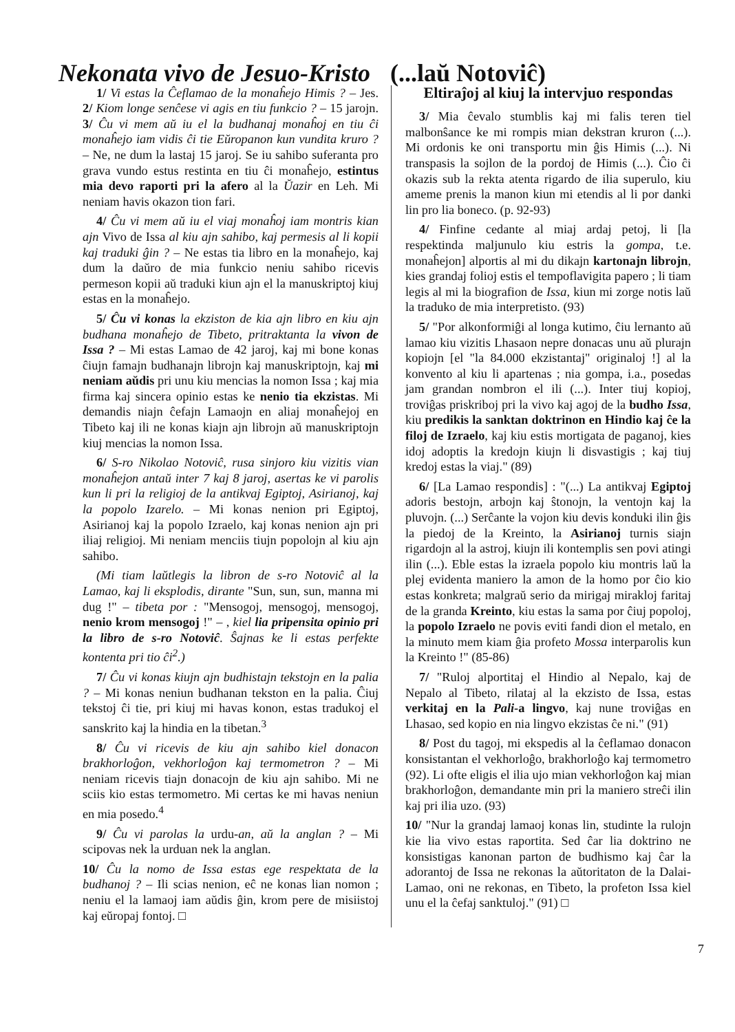Nekonata vivo de Jesuo-Kristo (...laŭ Notoviĉ)
1/ Vi estas la Ĉeflamao de la monaĥejo Himis ? – Jes. 2/ Kiom longe senĉese vi agis en tiu funkcio ? – 15 jarojn. 3/ Ĉu vi mem aŭ iu el la budhanaj monaĥoj en tiu ĉi monaĥejo iam vidis ĉi tie Eŭropanon kun vundita kruro ? – Ne, ne dum la lastaj 15 jaroj. Se iu sahibo suferanta pro grava vundo estus restinta en tiu ĉi monaĥejo, estintus mia devo raporti pri la afero al la Ŭazir en Leh. Mi neniam havis okazon tion fari.
4/ Ĉu vi mem aŭ iu el viaj monaĥoj iam montris kian ajn Vivo de Issa al kiu ajn sahibo, kaj permesis al li kopii kaj traduki ĝin ? – Ne estas tia libro en la monaĥejo, kaj dum la daŭro de mia funkcio neniu sahibo ricevis permeson kopii aŭ traduki kiun ajn el la manuskriptoj kiuj estas en la monaĥejo.
5/ Ĉu vi konas la ekziston de kia ajn libro en kiu ajn budhana monaĥejo de Tibeto, pritraktanta la vivon de Issa ? – Mi estas Lamao de 42 jaroj, kaj mi bone konas ĉiujn famajn budhanajn librojn kaj manuskriptojn, kaj mi neniam aŭdis pri unu kiu mencias la nomon Issa ; kaj mia firma kaj sincera opinio estas ke nenio tia ekzistas. Mi demandis niajn ĉefajn Lamaojn en aliaj monaĥejoj en Tibeto kaj ili ne konas kiajn ajn librojn aŭ manuskriptojn kiuj mencias la nomon Issa.
6/ S-ro Nikolao Notoviĉ, rusa sinjoro kiu vizitis vian monaĥejon antaŭ inter 7 kaj 8 jaroj, asertas ke vi parolis kun li pri la religioj de la antikvaj Egiptoj, Asirianoj, kaj la popolo Izarelo. – Mi konas nenion pri Egiptoj, Asirianoj kaj la popolo Izraelo, kaj konas nenion ajn pri iliaj religioj. Mi neniam menciis tiujn popolojn al kiu ajn sahibo.
(Mi tiam laŭtlegis la libron de s-ro Notoviĉ al la Lamao, kaj li eksplodis, dirante "Sun, sun, sun, manna mi dug !" – tibeta por : "Mensogoj, mensogoj, mensogoj, nenio krom mensogoj !" – , kiel lia pripensita opinio pri la libro de s-ro Notoviĉ. Ŝajnas ke li estas perfekte kontenta pri tio ĉi<sup>2</sup>.)
7/ Ĉu vi konas kiujn ajn budhistajn tekstojn en la palia ? – Mi konas neniun budhanan tekston en la palia. Ĉiuj tekstoj ĉi tie, pri kiuj mi havas konon, estas tradukoj el sanskrito kaj la hindia en la tibetan.<sup>3</sup>
8/ Ĉu vi ricevis de kiu ajn sahibo kiel donacon brakhorloĝon, vekhorloĝon kaj termometron ? – Mi neniam ricevis tiajn donacojn de kiu ajn sahibo. Mi ne sciis kio estas termometro. Mi certas ke mi havas neniun en mia posedo.<sup>4</sup>
9/ Ĉu vi parolas la urdu-an, aŭ la anglan ? – Mi scipovas nek la urduan nek la anglan.
10/ Ĉu la nomo de Issa estas ege respektata de la budhanoj ? – Ili scias nenion, eĉ ne konas lian nomon ; neniu el la lamaoj iam aŭdis ĝin, krom pere de misiistoj kaj eŭropaj fontoj. □
Eltiraĵoj al kiuj la intervjuo respondas
3/ Mia ĉevalo stumblis kaj mi falis teren tiel malbonŝance ke mi rompis mian dekstran kruron (...). Mi ordonis ke oni transportu min ĝis Himis (...). Ni transpasis la sojlon de la pordoj de Himis (...). Ĉio ĉi okazis sub la rekta atenta rigardo de ilia superulo, kiu ameme prenis la manon kiun mi etendis al li por danki lin pro lia boneco. (p. 92-93)
4/ Finfine cedante al miaj ardaj petoj, li [la respektinda maljunulo kiu estris la gompa, t.e. monaĥejon] alportis al mi du dikajn kartonajn librojn, kies grandaj folioj estis el tempoflavigita papero ; li tiam legis al mi la biografion de Issa, kiun mi zorge notis laŭ la traduko de mia interpretisto. (93)
5/ "Por alkonformiĝi al longa kutimo, ĉiu lernanto aŭ lamao kiu vizitis Lhasaon nepre donacas unu aŭ plurajn kopiojn [el "la 84.000 ekzistantaj" originaloj !] al la konvento al kiu li apartenas ; nia gompa, i.a., posedas jam grandan nombron el ili (...). Inter tiuj kopioj, troviĝas priskriboj pri la vivo kaj agoj de la budho Issa, kiu predikis la sanktan doktrinon en Hindio kaj ĉe la filoj de Izraelo, kaj kiu estis mortigata de paganoj, kies idoj adoptis la kredojn kiujn li disvastigis ; kaj tiuj kredoj estas la viaj." (89)
6/ [La Lamao respondis] : "(...) La antikvaj Egiptoj adoris bestojn, arbojn kaj ŝtonojn, la ventojn kaj la pluvojn. (...) Serĉante la vojon kiu devis konduki ilin ĝis la piedoj de la Kreinto, la Asirianoj turnis siajn rigardojn al la astroj, kiujn ili kontemplis sen povi atingi ilin (...). Eble estas la izraela popolo kiu montris laŭ la plej evidenta maniero la amon de la homo por ĉio kio estas konkreta; malgraŭ serio da mirigaj mirakloj faritaj de la granda Kreinto, kiu estas la sama por ĉiuj popoloj, la popolo Izraelo ne povis eviti fandi dion el metalo, en la minuto mem kiam ĝia profeto Mossa interparolis kun la Kreinto !" (85-86)
7/ "Ruloj alportitaj el Hindio al Nepalo, kaj de Nepalo al Tibeto, rilataj al la ekzisto de Issa, estas verkitaj en la Pali-a lingvo, kaj nune troviĝas en Lhasao, sed kopio en nia lingvo ekzistas ĉe ni." (91)
8/ Post du tagoj, mi ekspedis al la ĉeflamao donacon konsistantan el vekhorloĝo, brakhorloĝo kaj termometro (92). Li ofte eligis el ilia ujo mian vekhorloĝon kaj mian brakhorloĝon, demandante min pri la maniero streĉi ilin kaj pri ilia uzo. (93)
10/ "Nur la grandaj lamaoj konas lin, studinte la rulojn kie lia vivo estas raportita. Sed ĉar lia doktrino ne konsistigas kanonan parton de budhismo kaj ĉar la adorantoj de Issa ne rekonas la aŭtoritaton de la Dalai-Lamao, oni ne rekonas, en Tibeto, la profeton Issa kiel unu el la ĉefaj sanktuloj." (91) □
7